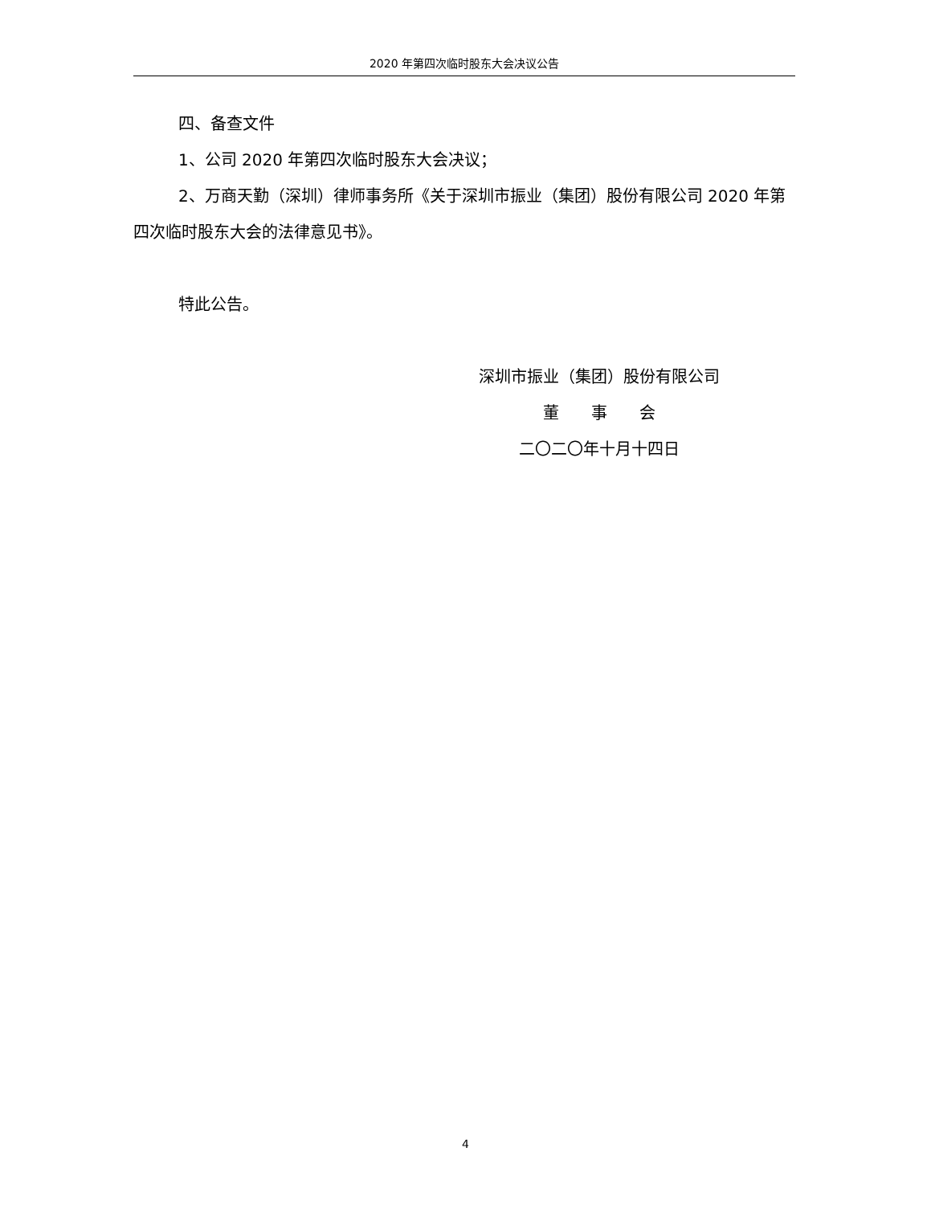2020 年第四次临时股东大会决议公告
四、备查文件
1、公司 2020 年第四次临时股东大会决议；
2、万商天勤（深圳）律师事务所《关于深圳市振业（集团）股份有限公司 2020 年第四次临时股东大会的法律意见书》。
特此公告。
深圳市振业（集团）股份有限公司
董　　事　　会
二〇二〇年十月十四日
4